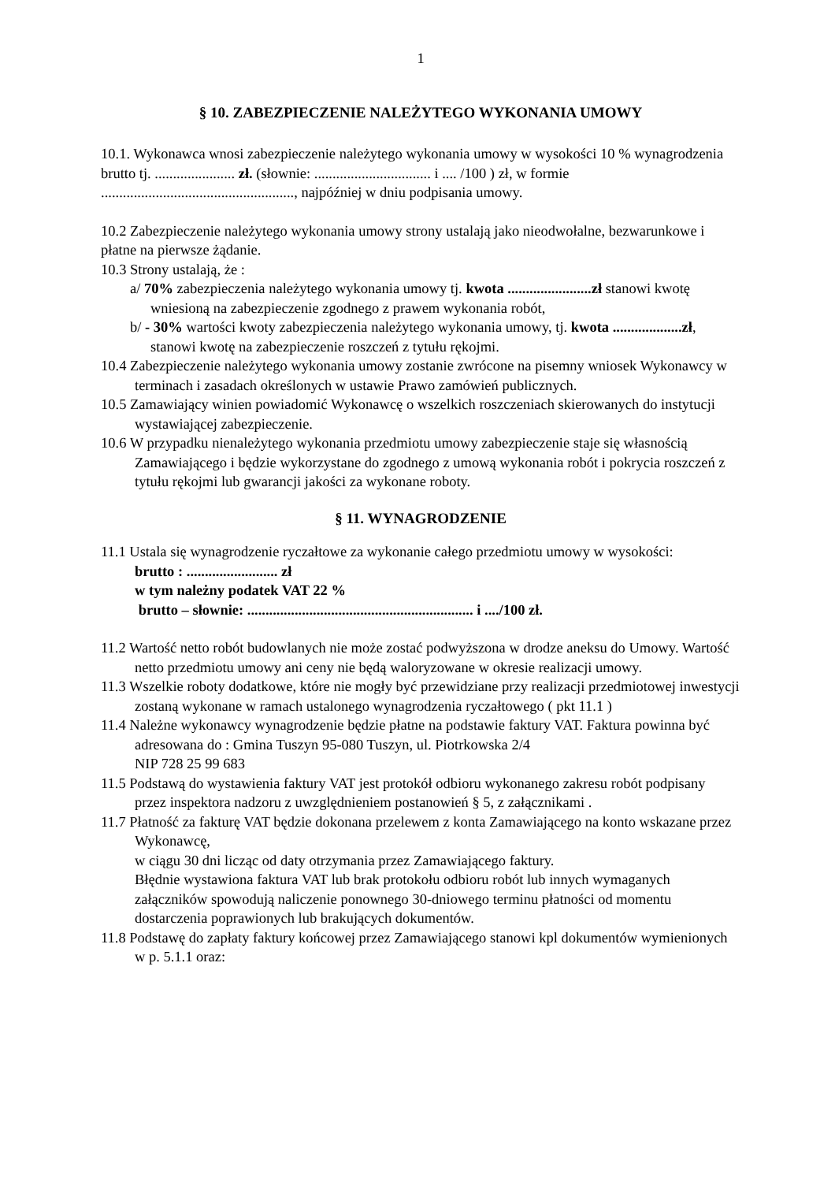1
§ 10. ZABEZPIECZENIE NALEŻYTEGO WYKONANIA UMOWY
10.1. Wykonawca wnosi zabezpieczenie należytego wykonania umowy w wysokości 10 % wynagrodzenia brutto tj. ...................... zł. (słownie: ................................ i .... /100 ) zł, w formie ....................................................., najpóźniej w dniu podpisania umowy.
10.2 Zabezpieczenie należytego wykonania umowy strony ustalają jako nieodwołalne, bezwarunkowe i płatne na pierwsze żądanie.
10.3 Strony ustalają, że :
a/ 70% zabezpieczenia należytego wykonania umowy tj. kwota .......................zł stanowi kwotę wniesioną na zabezpieczenie zgodnego z prawem wykonania robót,
b/ - 30% wartości kwoty zabezpieczenia należytego wykonania umowy, tj. kwota ...................zł, stanowi kwotę na zabezpieczenie roszczeń z tytułu rękojmi.
10.4 Zabezpieczenie należytego wykonania umowy zostanie zwrócone na pisemny wniosek Wykonawcy w terminach i zasadach określonych w ustawie Prawo zamówień publicznych.
10.5 Zamawiający winien powiadomić Wykonawcę o wszelkich roszczeniach skierowanych do instytucji wystawiającej zabezpieczenie.
10.6 W przypadku nienależytego wykonania przedmiotu umowy zabezpieczenie staje się własnością Zamawiającego i będzie wykorzystane do zgodnego z umową wykonania robót i pokrycia roszczeń z tytułu rękojmi lub gwarancji jakości za wykonane roboty.
§ 11. WYNAGRODZENIE
11.1 Ustala się wynagrodzenie ryczałtowe za wykonanie całego przedmiotu umowy w wysokości:
brutto : ......................... zł
w tym należny podatek VAT 22 %
brutto – słownie: .............................................................. i ..../100 zł.
11.2 Wartość netto robót budowlanych nie może zostać podwyższona w drodze aneksu do Umowy. Wartość netto przedmiotu umowy ani ceny nie będą waloryzowane w okresie realizacji umowy.
11.3 Wszelkie roboty dodatkowe, które nie mogły być przewidziane przy realizacji przedmiotowej inwestycji zostaną wykonane w ramach ustalonego wynagrodzenia ryczałtowego ( pkt 11.1 )
11.4 Należne wykonawcy wynagrodzenie będzie płatne na podstawie faktury VAT. Faktura powinna być adresowana do : Gmina Tuszyn 95-080 Tuszyn, ul. Piotrkowska 2/4
NIP 728 25 99 683
11.5 Podstawą do wystawienia faktury VAT jest protokół odbioru wykonanego zakresu robót podpisany przez inspektora nadzoru z uwzględnieniem postanowień § 5, z załącznikami .
11.7 Płatność za fakturę VAT będzie dokonana przelewem z konta Zamawiającego na konto wskazane przez Wykonawcę,
w ciągu 30 dni licząc od daty otrzymania przez Zamawiającego faktury.
Błędnie wystawiona faktura VAT lub brak protokołu odbioru robót lub innych wymaganych załączników spowodują naliczenie ponownego 30-dniowego terminu płatności od momentu dostarczenia poprawionych lub brakujących dokumentów.
11.8 Podstawę do zapłaty faktury końcowej przez Zamawiającego stanowi kpl dokumentów wymienionych w p. 5.1.1 oraz: